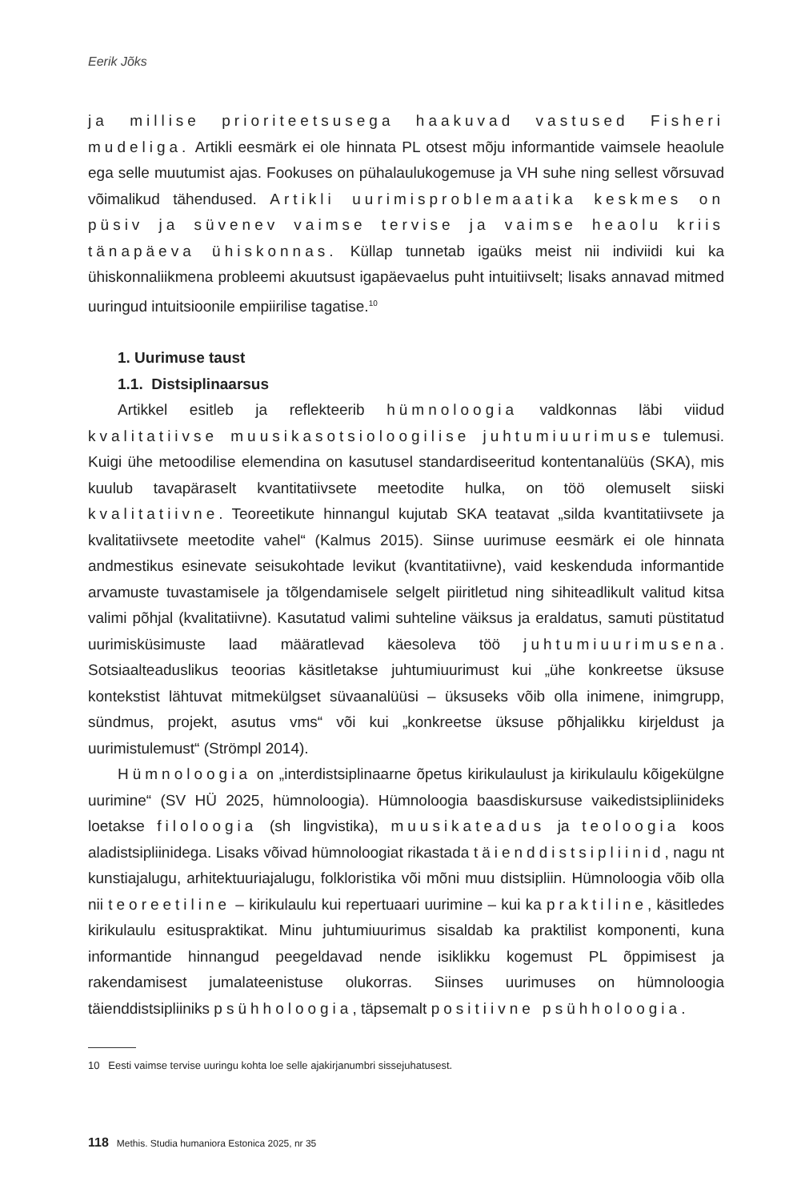Eerik Jõks
ja millise prioriteetsusega haakuvad vastused Fisheri mudeliga. Artikli eesmärk ei ole hinnata PL otsest mõju informantide vaimsele heaolule ega selle muutumist ajas. Fookuses on pühalaulukogemuse ja VH suhe ning sellest võrsuvad võimalikud tähendused. Artikli uurimisproblemaatika keskmes on püsiv ja süvenev vaimse tervise ja vaimse heaolu kriis tänapäeva ühiskonnas. Küllap tunnetab igaüks meist nii indiviidi kui ka ühiskonnaliikmena probleemi akuutsust igapäevaelus puht intuitiivselt; lisaks annavad mitmed uuringud intuitsioonile empiirilise tagatise.<sup>10</sup>
1. Uurimuse taust
1.1. Distsiplinaarsus
Artikkel esitleb ja reflekteerib hümnoloogia valdkonnas läbi viidud kvalitatiivse muusikasotsioloogilise juhtumiuurimuse tulemusi. Kuigi ühe metoodilise elemendina on kasutusel standardiseeritud kontentanalüüs (SKA), mis kuulub tavapäraselt kvantitatiivsete meetodite hulka, on töö olemuselt siiski kvalitatiivne. Teoreetikute hinnangul kujutab SKA teatavat „silda kvantitatiivsete ja kvalitatiivsete meetodite vahel“ (Kalmus 2015). Siinse uurimuse eesmärk ei ole hinnata andmestikus esinevate seisukohtade levikut (kvantitatiivne), vaid keskenduda informantide arvamuste tuvastamisele ja tõlgendamisele selgelt piiritletud ning sihiteadlikult valitud kitsa valimi põhjal (kvalitatiivne). Kasutatud valimi suhteline väiksus ja eraldatus, samuti püstitatud uurimisküsimuste laad määratlevad käesoleva töö juhtumiuurimusena. Sotsiaalteaduslikus teoorias käsitletakse juhtumiuurimust kui „ühe konkreetse üksuse kontekstist lähtuvat mitmekülgset süvaanalüüsi – üksuseks võib olla inimene, inimgrupp, sündmus, projekt, asutus vms“ või kui „konkreetse üksuse põhjalikku kirjeldust ja uurimistulemust“ (Strömpl 2014).
Hümnoloogia on „interdistsiplinaarne õpetus kirikulaulust ja kirikulaulu kõigekülgne uurimine“ (SV HÜ 2025, hümnoloogia). Hümnoloogia baasdiskursuse vaikedistsipliinideks loetakse filoloogia (sh lingvistika), muusikateadus ja teoloogia koos aladistsipliinidega. Lisaks võivad hümnoloogiat rikastada täienddistsipliinid, nagu nt kunstiajalugu, arhitektuuriajalugu, folkloristika või mõni muu distsipliin. Hümnoloogia võib olla nii teoreetiline – kirikulaulu kui repertuaari uurimine – kui ka praktiline, käsitledes kirikulaulu esituspraktikat. Minu juhtumiuurimus sisaldab ka praktilist komponenti, kuna informantide hinnangud peegeldavad nende isiklikku kogemust PL õppimisest ja rakendamisest jumalateenistuse olukorras. Siinses uurimuses on hümnoloogia täienddistsipliiniks psühholoogia, täpsemalt positiivne psühholoogia.
10 Eesti vaimse tervise uuringu kohta loe selle ajakirjanumbri sissejuhatusest.
118 Methis. Studia humaniora Estonica 2025, nr 35